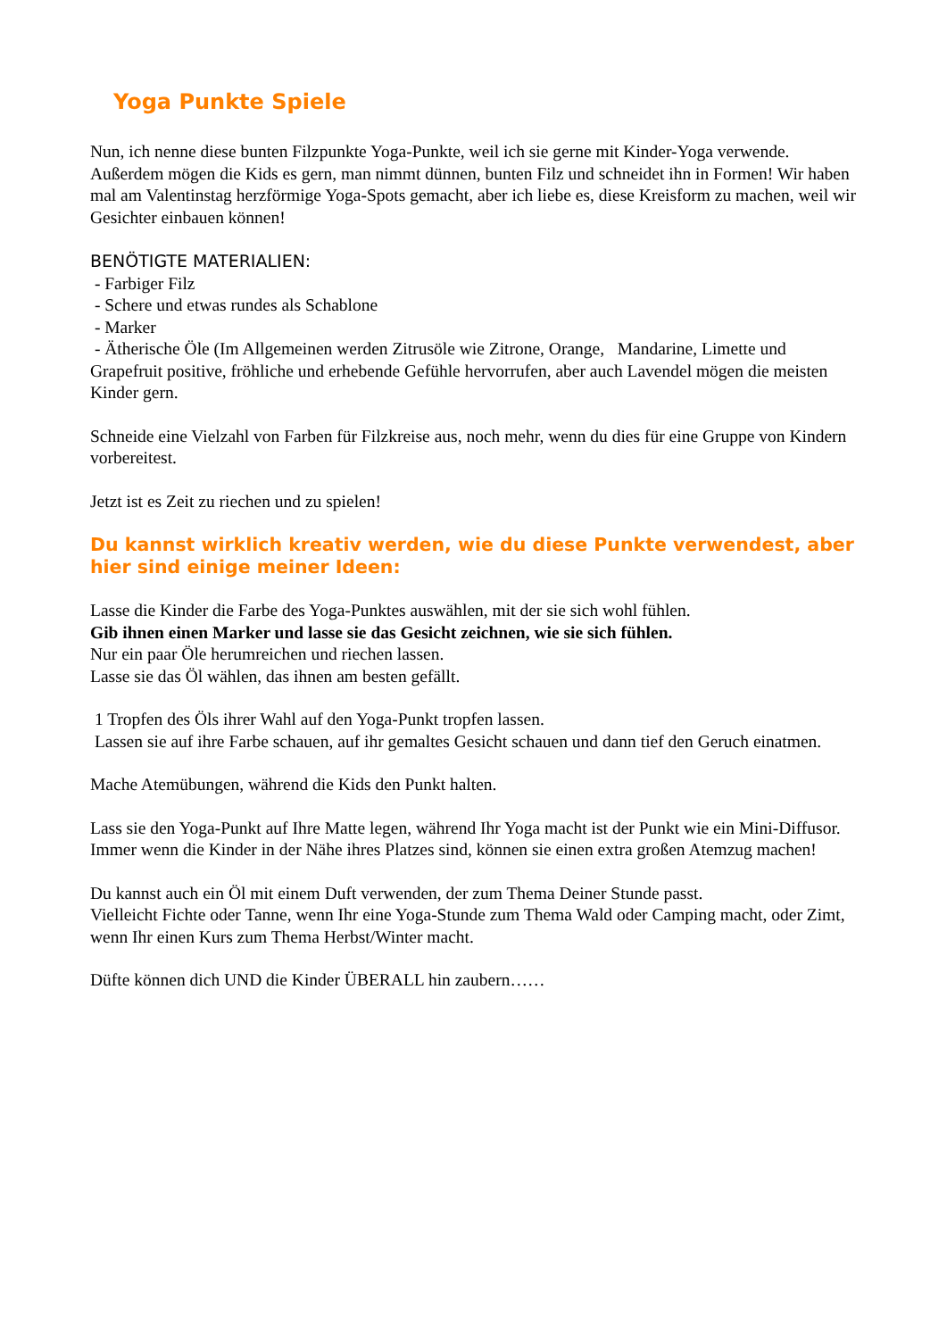Yoga Punkte Spiele
Nun, ich nenne diese bunten Filzpunkte Yoga-Punkte, weil ich sie gerne mit Kinder-Yoga verwende. Außerdem mögen die Kids es gern, man nimmt dünnen, bunten Filz und schneidet ihn in Formen! Wir haben mal am Valentinstag herzförmige Yoga-Spots gemacht, aber ich liebe es, diese Kreisform zu machen, weil wir Gesichter einbauen können!
BENÖTIGTE MATERIALIEN:
- Farbiger Filz
- Schere und etwas rundes als Schablone
- Marker
- Ätherische Öle (Im Allgemeinen werden Zitrusöle wie Zitrone, Orange, Mandarine, Limette und Grapefruit positive, fröhliche und erhebende Gefühle hervorrufen, aber auch Lavendel mögen die meisten Kinder gern.
Schneide eine Vielzahl von Farben für Filzkreise aus, noch mehr, wenn du dies für eine Gruppe von Kindern vorbereitest.
Jetzt ist es Zeit zu riechen und zu spielen!
Du kannst wirklich kreativ werden, wie du diese Punkte verwendest, aber hier sind einige meiner Ideen:
Lasse die Kinder die Farbe des Yoga-Punktes auswählen, mit der sie sich wohl fühlen.
Gib ihnen einen Marker und lasse sie das Gesicht zeichnen, wie sie sich fühlen.
Nur ein paar Öle herumreichen und riechen lassen.
Lasse sie das Öl wählen, das ihnen am besten gefällt.
1 Tropfen des Öls ihrer Wahl auf den Yoga-Punkt tropfen lassen.
Lassen sie auf ihre Farbe schauen, auf ihr gemaltes Gesicht schauen und dann tief den Geruch einatmen.
Mache Atemübungen, während die Kids den Punkt halten.
Lass sie den Yoga-Punkt auf Ihre Matte legen, während Ihr Yoga macht ist der Punkt wie ein Mini-Diffusor.
Immer wenn die Kinder in der Nähe ihres Platzes sind, können sie einen extra großen Atemzug machen!
Du kannst auch ein Öl mit einem Duft verwenden, der zum Thema Deiner Stunde passt.
Vielleicht Fichte oder Tanne, wenn Ihr eine Yoga-Stunde zum Thema Wald oder Camping macht, oder Zimt, wenn Ihr einen Kurs zum Thema Herbst/Winter macht.
Düfte können dich UND die Kinder ÜBERALL hin zaubern……